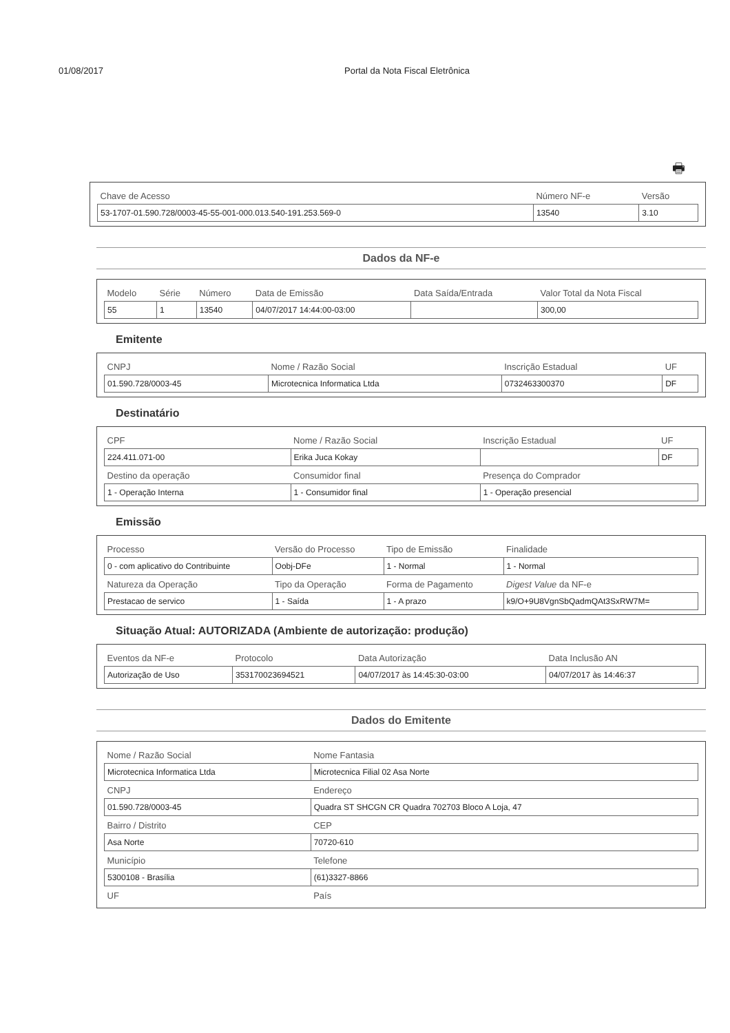01/08/2017 Portal da Nota Fiscal Eletrônica
🖶
| Chave de Acesso | Número NF-e | Versão |
| --- | --- | --- |
| 53-1707-01.590.728/0003-45-55-001-000.013.540-191.253.569-0 | 13540 | 3.10 |
Dados da NF-e
| Modelo | Série | Número | Data de Emissão | Data Saída/Entrada | Valor Total da Nota Fiscal |
| --- | --- | --- | --- | --- | --- |
| 55 | 1 | 13540 | 04/07/2017 14:44:00-03:00 | | 300,00 |
Emitente
| CNPJ | Nome / Razão Social | Inscrição Estadual | UF |
| --- | --- | --- | --- |
| 01.590.728/0003-45 | Microtecnica Informatica Ltda | 0732463300370 | DF |
Destinatário
| CPF | Nome / Razão Social | Inscrição Estadual | UF |
| --- | --- | --- | --- |
| 224.411.071-00 | Erika Juca Kokay | | DF |
| Destino da operação | Consumidor final | Presença do Comprador | |
| 1 - Operação Interna | 1 - Consumidor final | 1 - Operação presencial | |
Emissão
| Processo | Versão do Processo | Tipo de Emissão | Finalidade |
| --- | --- | --- | --- |
| 0 - com aplicativo do Contribuinte | Oobj-DFe | 1 - Normal | 1 - Normal |
| Natureza da Operação | Tipo da Operação | Forma de Pagamento | Digest Value da NF-e |
| Prestacao de servico | 1 - Saída | 1 - A prazo | k9/O+9U8VgnSbQadmQAt3SxRW7M= |
Situação Atual: AUTORIZADA (Ambiente de autorização: produção)
| Eventos da NF-e | Protocolo | Data Autorização | Data Inclusão AN |
| --- | --- | --- | --- |
| Autorização de Uso | 353170023694521 | 04/07/2017 às 14:45:30-03:00 | 04/07/2017 às 14:46:37 |
Dados do Emitente
| Nome / Razão Social | Nome Fantasia |
| --- | --- |
| Microtecnica Informatica Ltda | Microtecnica Filial 02 Asa Norte |
| CNPJ | Endereço |
| 01.590.728/0003-45 | Quadra ST SHCGN CR Quadra 702703 Bloco A Loja, 47 |
| Bairro / Distrito | CEP |
| Asa Norte | 70720-610 |
| Município | Telefone |
| 5300108 - Brasília | (61)3327-8866 |
| UF | País |